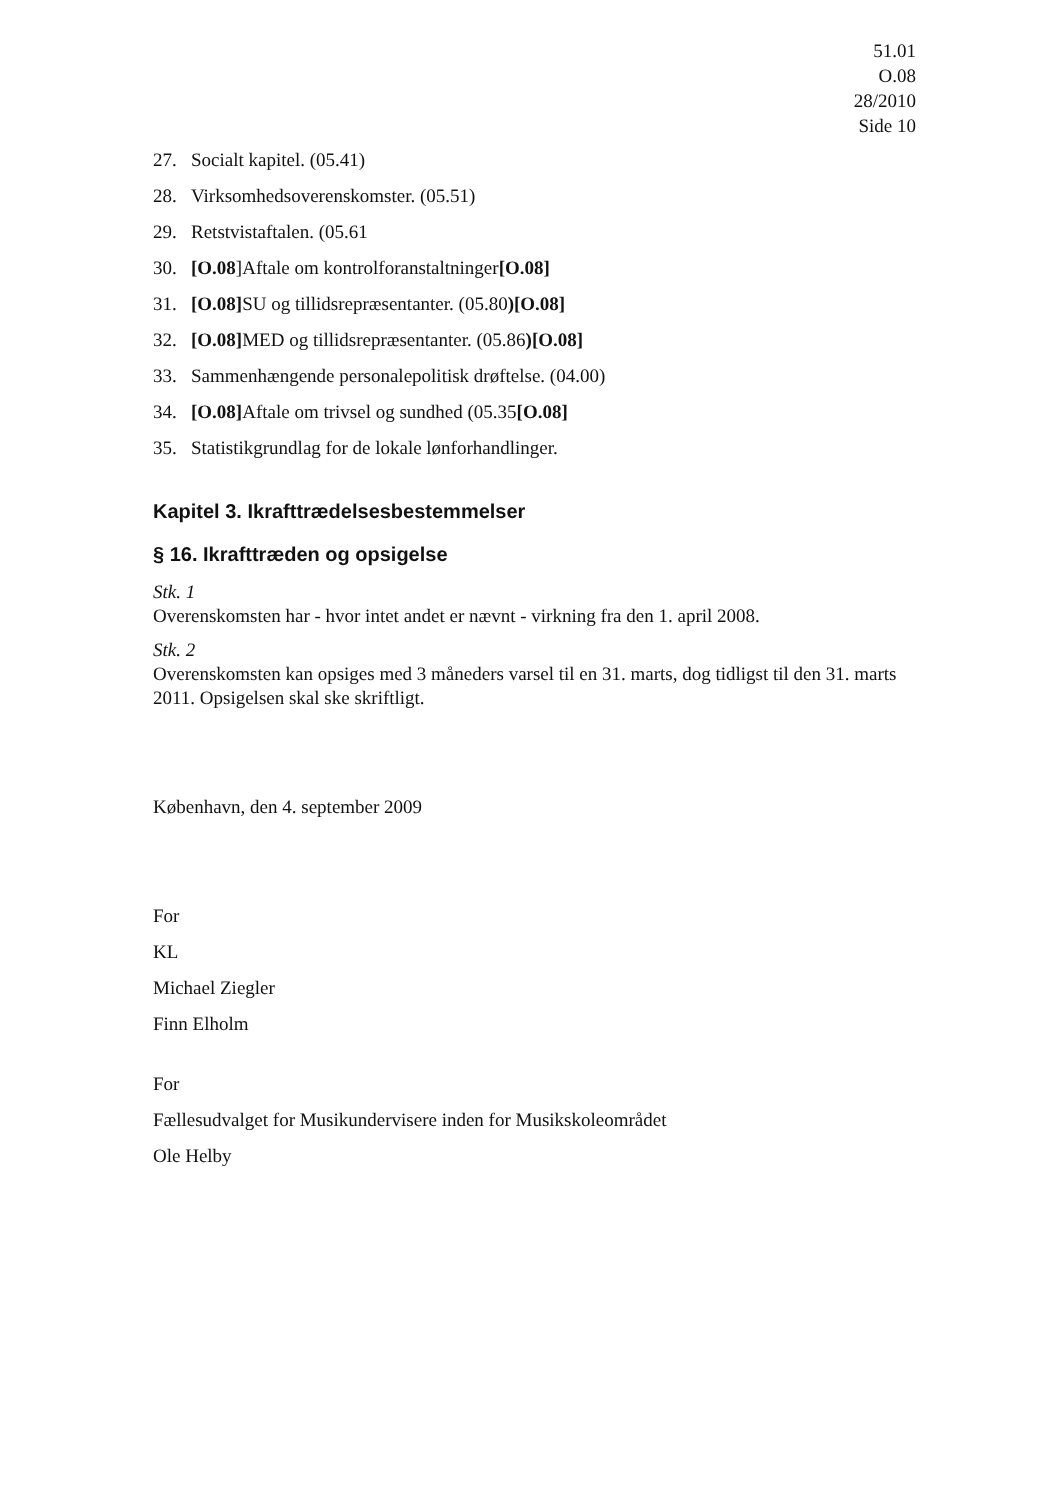51.01
O.08
28/2010
Side 10
27. Socialt kapitel. (05.41)
28. Virksomhedsoverenskomster. (05.51)
29. Retstvistaftalen. (05.61
30. [O.08]Aftale om kontrolforanstaltninger[O.08]
31. [O.08] SU og tillidsrepræsentanter. (05.80)[O.08]
32. [O.08] MED og tillidsrepræsentanter. (05.86)[O.08]
33. Sammenhængende personalepolitisk drøftelse. (04.00)
34. [O.08] Aftale om trivsel og sundhed (05.35[O.08]
35. Statistikgrundlag for de lokale lønforhandlinger.
Kapitel 3. Ikrafttrædelsesbestemmelser
§ 16. Ikrafttræden og opsigelse
Stk. 1
Overenskomsten har - hvor intet andet er nævnt - virkning fra den 1. april 2008.
Stk. 2
Overenskomsten kan opsiges med 3 måneders varsel til en 31. marts, dog tidligst til den 31. marts 2011. Opsigelsen skal ske skriftligt.
København, den 4. september 2009
For
KL
Michael Ziegler
Finn Elholm
For
Fællesudvalget for Musikundervisere inden for Musikskoleområdet
Ole Helby